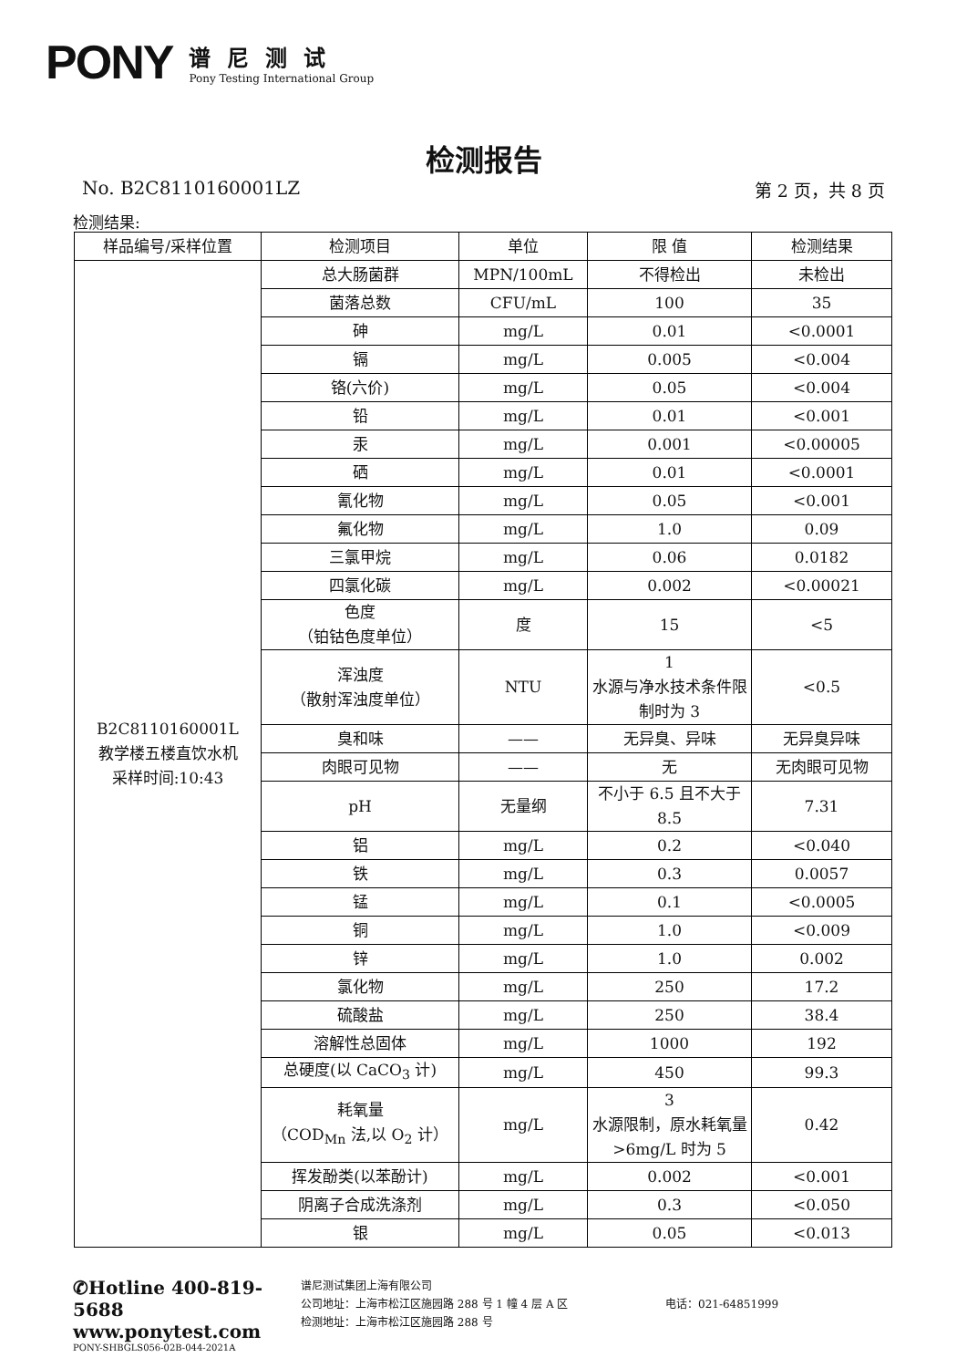PONY
谱尼测试
Pony Testing International Group
检测报告
No. B2C8110160001LZ 第 2 页，共 8 页
检测结果:
| 样品编号/采样位置 | 检测项目 | 单位 | 限 值 | 检测结果 |
| --- | --- | --- | --- | --- |
| B2C8110160001L 教学楼五楼直饮水机 采样时间:10:43 | 总大肠菌群 | MPN/100mL | 不得检出 | 未检出 |
| | 菌落总数 | CFU/mL | 100 | 35 |
| | 砷 | mg/L | 0.01 | <0.0001 |
| | 镉 | mg/L | 0.005 | <0.004 |
| | 铬(六价) | mg/L | 0.05 | <0.004 |
| | 铅 | mg/L | 0.01 | <0.001 |
| | 汞 | mg/L | 0.001 | <0.00005 |
| | 硒 | mg/L | 0.01 | <0.0001 |
| | 氰化物 | mg/L | 0.05 | <0.001 |
| | 氟化物 | mg/L | 1.0 | 0.09 |
| | 三氯甲烷 | mg/L | 0.06 | 0.0182 |
| | 四氯化碳 | mg/L | 0.002 | <0.00021 |
| | 色度 （铂钴色度单位） | 度 | 15 | <5 |
| | 浑浊度 （散射浑浊度单位） | NTU | 1 水源与净水技术条件限制时为 3 | <0.5 |
| | 臭和味 | —— | 无异臭、异味 | 无异臭异味 |
| | 肉眼可见物 | —— | 无 | 无肉眼可见物 |
| | pH | 无量纲 | 不小于 6.5 且不大于 8.5 | 7.31 |
| | 铝 | mg/L | 0.2 | <0.040 |
| | 铁 | mg/L | 0.3 | 0.0057 |
| | 锰 | mg/L | 0.1 | <0.0005 |
| | 铜 | mg/L | 1.0 | <0.009 |
| | 锌 | mg/L | 1.0 | 0.002 |
| | 氯化物 | mg/L | 250 | 17.2 |
| | 硫酸盐 | mg/L | 250 | 38.4 |
| | 溶解性总固体 | mg/L | 1000 | 192 |
| | 总硬度(以 CaCO<sub>3</sub> 计) | mg/L | 450 | 99.3 |
| | 耗氧量 （COD<sub>Mn</sub> 法,以 O<sub>2</sub> 计） | mg/L | 3 水源限制，原水耗氧量>6mg/L 时为 5 | 0.42 |
| | 挥发酚类(以苯酚计) | mg/L | 0.002 | <0.001 |
| | 阴离子合成洗涤剂 | mg/L | 0.3 | <0.050 |
| | 银 | mg/L | 0.05 | <0.013 |
✆Hotline 400-819-5688
www.ponytest.com
PONY-SHBGLS056-02B-044-2021A
谱尼测试集团上海有限公司
公司地址：上海市松江区施园路 288 号 1 幢 4 层 A 区
检测地址：上海市松江区施园路 288 号
电话：021-64851999